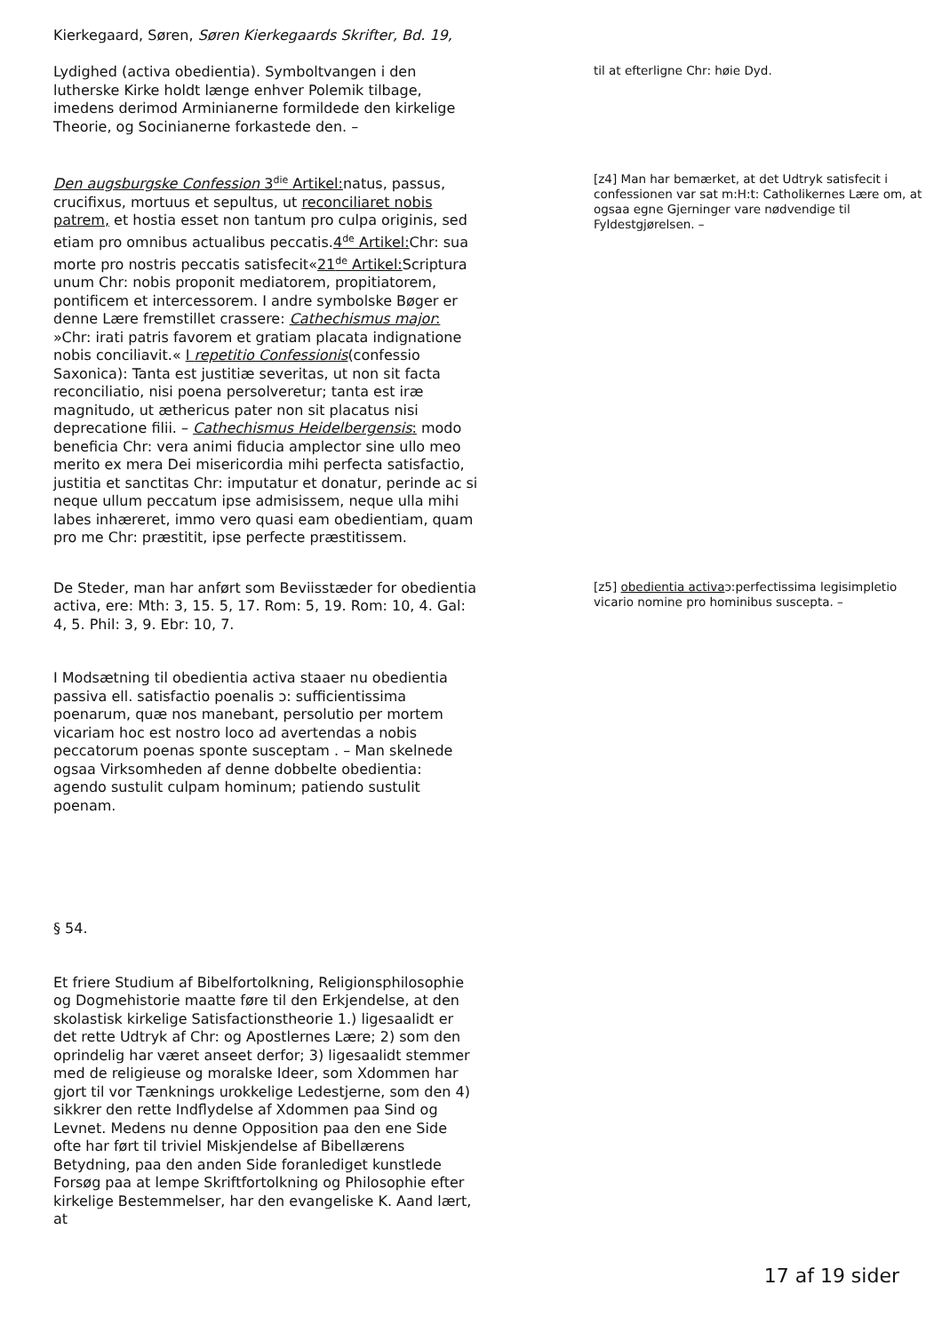Kierkegaard, Søren, Søren Kierkegaards Skrifter, Bd. 19,
Lydighed (activa obedientia). Symboltvangen i den lutherske Kirke holdt længe enhver Polemik tilbage, imedens derimod Arminianerne formildede den kirkelige Theorie, og Socinianerne forkastede den. –
til at efterligne Chr: høie Dyd.
Den augsburgske Confession 3<sup>die</sup> Artikel: natus, passus, crucifixus, mortuus et sepultus, ut reconciliaret nobis patrem, et hostia esset non tantum pro culpa originis, sed etiam pro omnibus actualibus peccatis.4<sup>de</sup> Artikel: Chr: sua morte pro nostris peccatis satisfecit«21<sup>de</sup> Artikel: Scriptura unum Chr: nobis proponit mediatorem, propitiatorem, pontificem et intercessorem. I andre symbolske Bøger er denne Lære fremstillet crassere: Cathechismus major: »Chr: irati patris favorem et gratiam placata indignatione nobis conciliavit.« I repetitio Confessionis(confessio Saxonica): Tanta est justitiæ severitas, ut non sit facta reconciliatio, nisi poena persolveretur; tanta est iræ magnitudo, ut æthericus pater non sit placatus nisi deprecatione filii. – Cathechismus Heidelbergensis: modo beneficia Chr: vera animi fiducia amplector sine ullo meo merito ex mera Dei misericordia mihi perfecta satisfactio, justitia et sanctitas Chr: imputatur et donatur, perinde ac si neque ullum peccatum ipse admisissem, neque ulla mihi labes inhæreret, immo vero quasi eam obedientiam, quam pro me Chr: præstitit, ipse perfecte præstitissem.
[z4] Man har bemærket, at det Udtryk satisfecit i confessionen var sat m:H:t: Catholikernes Lære om, at ogsaa egne Gjerninger vare nødvendige til Fyldestgjørelsen. –
De Steder, man har anført som Beviisstæder for obedientia activa, ere: Mth: 3, 15. 5, 17. Rom: 5, 19. Rom: 10, 4. Gal: 4, 5. Phil: 3, 9. Ebr: 10, 7.
[z5] obedientia activaɔ:perfectissima legisimpletio vicario nomine pro hominibus suscepta. –
I Modsætning til obedientia activa staaer nu obedientia passiva ell. satisfactio poenalis ɔ: sufficientissima poenarum, quæ nos manebant, persolutio per mortem vicariam hoc est nostro loco ad avertendas a nobis peccatorum poenas sponte susceptam . – Man skelnede ogsaa Virksomheden af denne dobbelte obedientia: agendo sustulit culpam hominum; patiendo sustulit poenam.
§ 54.
Et friere Studium af Bibelfortolkning, Religionsphilosophie og Dogmehistorie maatte føre til den Erkjendelse, at den skolastisk kirkelige Satisfactionstheorie 1.) ligesaalidt er det rette Udtryk af Chr: og Apostlernes Lære; 2) som den oprindelig har været anseet derfor; 3) ligesaalidt stemmer med de religieuse og moralske Ideer, som Xdommen har gjort til vor Tænknings urokkelige Ledestjerne, som den 4) sikkrer den rette Indflydelse af Xdommen paa Sind og Levnet. Medens nu denne Opposition paa den ene Side ofte har ført til triviel Miskjendelse af Bibellærens Betydning, paa den anden Side foranlediget kunstlede Forsøg paa at lempe Skriftfortolkning og Philosophie efter kirkelige Bestemmelser, har den evangeliske K. Aand lært, at
17 af 19 sider